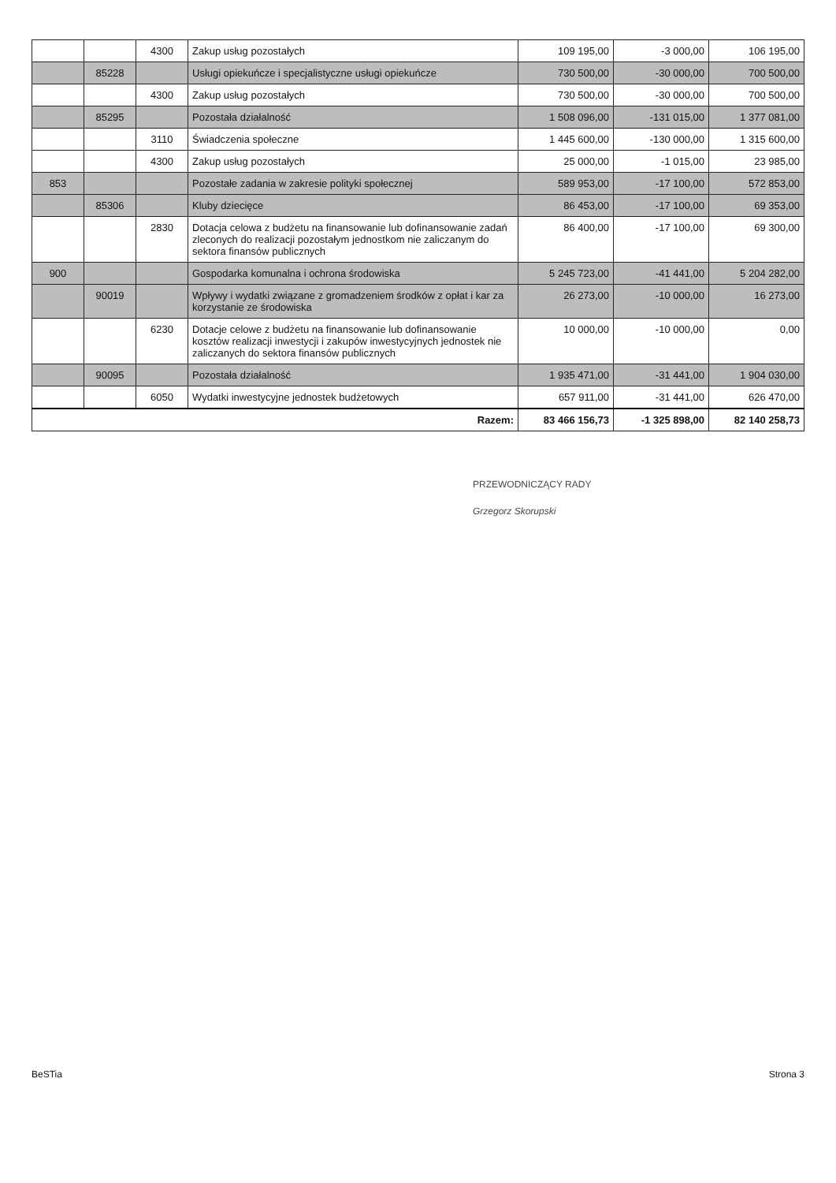| | | 4300 | Zakup usług pozostałych | 109 195,00 | -3 000,00 | 106 195,00 |
| | 85228 | | Usługi opiekuńcze i specjalistyczne usługi opiekuńcze | 730 500,00 | -30 000,00 | 700 500,00 |
| | | 4300 | Zakup usług pozostałych | 730 500,00 | -30 000,00 | 700 500,00 |
| | 85295 | | Pozostała działalność | 1 508 096,00 | -131 015,00 | 1 377 081,00 |
| | | 3110 | Świadczenia społeczne | 1 445 600,00 | -130 000,00 | 1 315 600,00 |
| | | 4300 | Zakup usług pozostałych | 25 000,00 | -1 015,00 | 23 985,00 |
| 853 | | | Pozostałe zadania w zakresie polityki społecznej | 589 953,00 | -17 100,00 | 572 853,00 |
| | 85306 | | Kluby dziecięce | 86 453,00 | -17 100,00 | 69 353,00 |
| | | 2830 | Dotacja celowa z budżetu na finansowanie lub dofinansowanie zadań zleconych do realizacji pozostałym jednostkom nie zaliczanym do sektora finansów publicznych | 86 400,00 | -17 100,00 | 69 300,00 |
| 900 | | | Gospodarka komunalna i ochrona środowiska | 5 245 723,00 | -41 441,00 | 5 204 282,00 |
| | 90019 | | Wpływy i wydatki związane z gromadzeniem środków z opłat i kar za korzystanie ze środowiska | 26 273,00 | -10 000,00 | 16 273,00 |
| | | 6230 | Dotacje celowe z budżetu na finansowanie lub dofinansowanie kosztów realizacji inwestycji i zakupów inwestycyjnych jednostek nie zaliczanych do sektora finansów publicznych | 10 000,00 | -10 000,00 | 0,00 |
| | 90095 | | Pozostała działalność | 1 935 471,00 | -31 441,00 | 1 904 030,00 |
| | | 6050 | Wydatki inwestycyjne jednostek budżetowych | 657 911,00 | -31 441,00 | 626 470,00 |
| Razem: | | | | 83 466 156,73 | -1 325 898,00 | 82 140 258,73 |
PRZEWODNICZĄCY RADY
Grzegorz Skorupski
BeSTia Strona 3